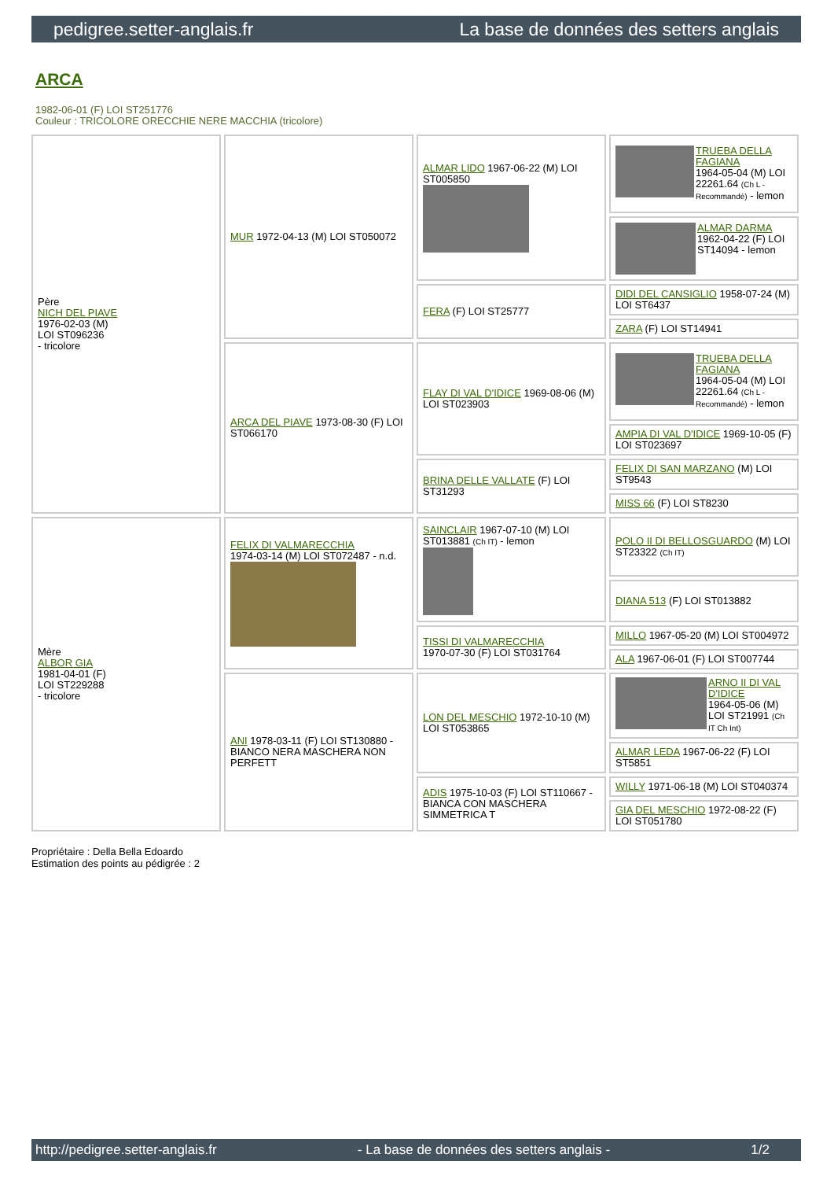pedigree.setter-anglais.fr La base de données des setters anglais
ARCA
1982-06-01 (F) LOI ST251776
Couleur : TRICOLORE ORECCHIE NERE MACCHIA (tricolore)
| Père NICH DEL PIAVE 1976-02-03 (M) LOI ST096236 - tricolore | MUR 1972-04-13 (M) LOI ST050072 | ALMAR LIDO 1967-06-22 (M) LOI ST005850 | TRUEBA DELLA FAGIANA 1964-05-04 (M) LOI 22261.64 (Ch L - Recommandé) - lemon |
| | | | ALMAR DARMA 1962-04-22 (F) LOI ST14094 - lemon |
| | | FERA (F) LOI ST25777 | DIDI DEL CANSIGLIO 1958-07-24 (M) LOI ST6437 |
| | | | ZARA (F) LOI ST14941 |
| | ARCA DEL PIAVE 1973-08-30 (F) LOI ST066170 | FLAY DI VAL D'IDICE 1969-08-06 (M) LOI ST023903 | TRUEBA DELLA FAGIANA 1964-05-04 (M) LOI 22261.64 (Ch L - Recommandé) - lemon |
| | | | AMPIA DI VAL D'IDICE 1969-10-05 (F) LOI ST023697 |
| | | BRINA DELLE VALLATE (F) LOI ST31293 | FELIX DI SAN MARZANO (M) LOI ST9543 |
| | | | MISS 66 (F) LOI ST8230 |
| Mère ALBOR GIA 1981-04-01 (F) LOI ST229288 - tricolore | FELIX DI VALMARECCHIA 1974-03-14 (M) LOI ST072487 - n.d. | SAINCLAIR 1967-07-10 (M) LOI ST013881 (Ch IT) - lemon | POLO II DI BELLOSGUARDO (M) LOI ST23322 (Ch IT) |
| | | | DIANA 513 (F) LOI ST013882 |
| | | TISSI DI VALMARECCHIA 1970-07-30 (F) LOI ST031764 | MILLO 1967-05-20 (M) LOI ST004972 |
| | | | ALA 1967-06-01 (F) LOI ST007744 |
| | ANI 1978-03-11 (F) LOI ST130880 - BIANCO NERA MASCHERA NON PERFETT | LON DEL MESCHIO 1972-10-10 (M) LOI ST053865 | ARNO II DI VAL D'IDICE 1964-05-06 (M) LOI ST21991 (Ch IT Ch Int) |
| | | | ALMAR LEDA 1967-06-22 (F) LOI ST5851 |
| | | ADIS 1975-10-03 (F) LOI ST110667 - BIANCA CON MASCHERA SIMMETRICA T | WILLY 1971-06-18 (M) LOI ST040374 |
| | | | GIA DEL MESCHIO 1972-08-22 (F) LOI ST051780 |
Propriétaire : Della Bella Edoardo
Estimation des points au pédigrée : 2
http://pedigree.setter-anglais.fr - La base de données des setters anglais - 1/2